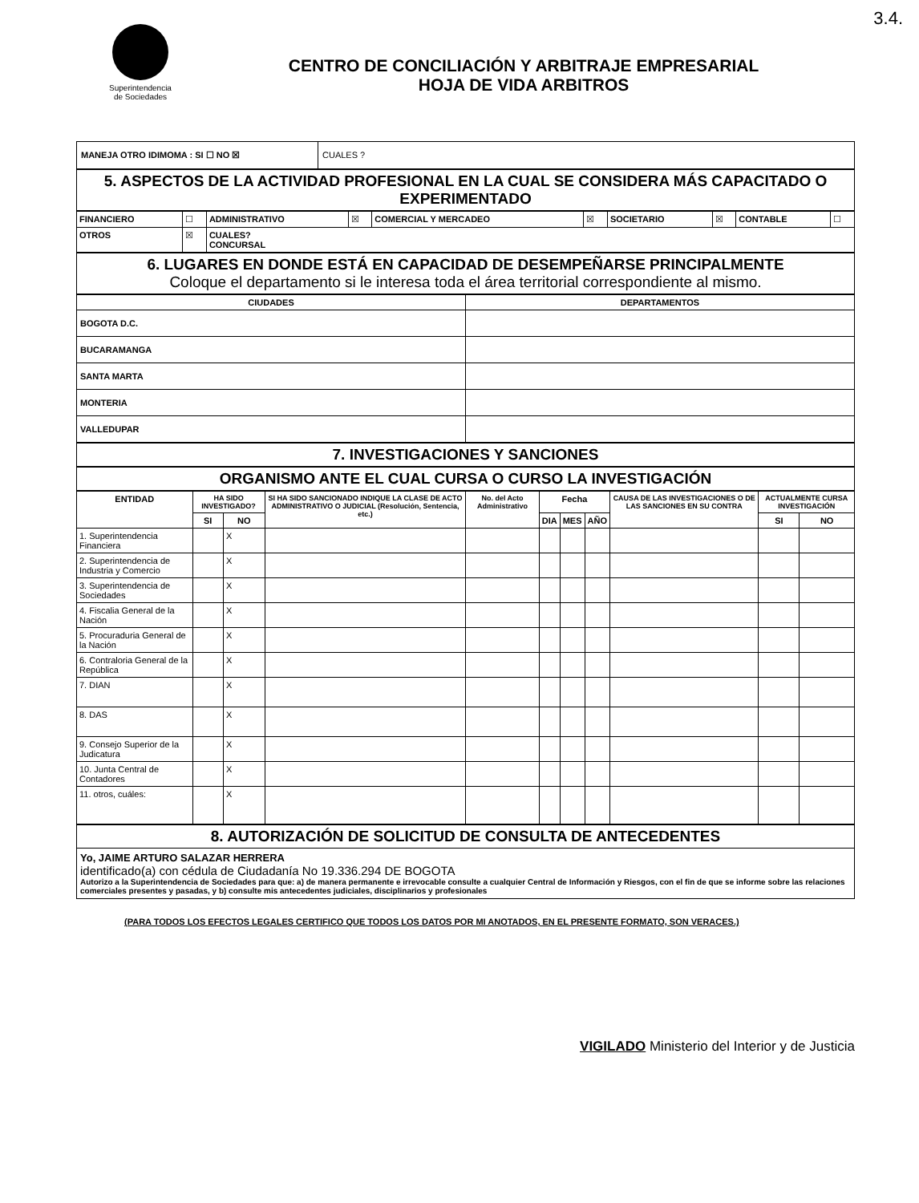3.4.
Superintendencia
de Sociedades
CENTRO DE CONCILIACIÓN Y ARBITRAJE EMPRESARIAL
HOJA DE VIDA ARBITROS
| MANEJA OTRO IDIMOMA : SI ☐ NO ☒ | CUALES ? |
5. ASPECTOS DE LA ACTIVIDAD PROFESIONAL EN LA CUAL SE CONSIDERA MÁS CAPACITADO O EXPERIMENTADO
| FINANCIERO | ☐ | ADMINISTRATIVO | ☒ | COMERCIAL Y MERCADEO | ☒ | SOCIETARIO | ☒ | CONTABLE | ☐ |
| OTROS | ☒ | CUALES? CONCURSAL | | | | | | | |
6. LUGARES EN DONDE ESTÁ EN CAPACIDAD DE DESEMPEÑARSE PRINCIPALMENTE
Coloque el departamento si le interesa toda el área territorial correspondiente al mismo.
| CIUDADES | DEPARTAMENTOS |
| --- | --- |
| BOGOTA D.C. | |
| BUCARAMANGA | |
| SANTA MARTA | |
| MONTERIA | |
| VALLEDUPAR | |
7. INVESTIGACIONES Y SANCIONES
ORGANISMO ANTE EL CUAL CURSA O CURSO LA INVESTIGACIÓN
| ENTIDAD | HA SIDO INVESTIGADO? | | SI HA SIDO SANCIONADO INDIQUE LA CLASE DE ACTO ADMINISTRATIVO O JUDICIAL (Resolución, Sentencia, etc.) | No. del Acto Administrativo | Fecha | | | CAUSA DE LAS INVESTIGACIONES O DE LAS SANCIONES EN SU CONTRA | ACTUALMENTE CURSA INVESTIGACIÓN | |
| --- | --- | --- | --- | --- | --- | --- | --- | --- | --- | --- |
| | SI | NO | | | DIA | MES | AÑO | | SI | NO |
| 1. Superintendencia Financiera | | X | | | | | | | | |
| 2. Superintendencia de Industria y Comercio | | X | | | | | | | | |
| 3. Superintendencia de Sociedades | | X | | | | | | | | |
| 4. Fiscalia General de la Nación | | X | | | | | | | | |
| 5. Procuraduria General de la Nación | | X | | | | | | | | |
| 6. Contraloria General de la República | | X | | | | | | | | |
| 7. DIAN | | X | | | | | | | | |
| 8. DAS | | X | | | | | | | | |
| 9. Consejo Superior de la Judicatura | | X | | | | | | | | |
| 10. Junta Central de Contadores | | X | | | | | | | | |
| 11. otros, cuáles: | | X | | | | | | | | |
8. AUTORIZACIÓN DE SOLICITUD DE CONSULTA DE ANTECEDENTES
Yo, JAIME ARTURO SALAZAR HERRERA
identificado(a) con cédula de Ciudadanía No 19.336.294 DE BOGOTA
Autorizo a la Superintendencia de Sociedades para que: a) de manera permanente e irrevocable consulte a cualquier Central de Información y Riesgos, con el fin de que se informe sobre las relaciones comerciales presentes y pasadas, y b) consulte mis antecedentes judiciales, disciplinarios y profesionales
(PARA TODOS LOS EFECTOS LEGALES CERTIFICO QUE TODOS LOS DATOS POR MI ANOTADOS, EN EL PRESENTE FORMATO, SON VERACES.)
VIGILADO Ministerio del Interior y de Justicia